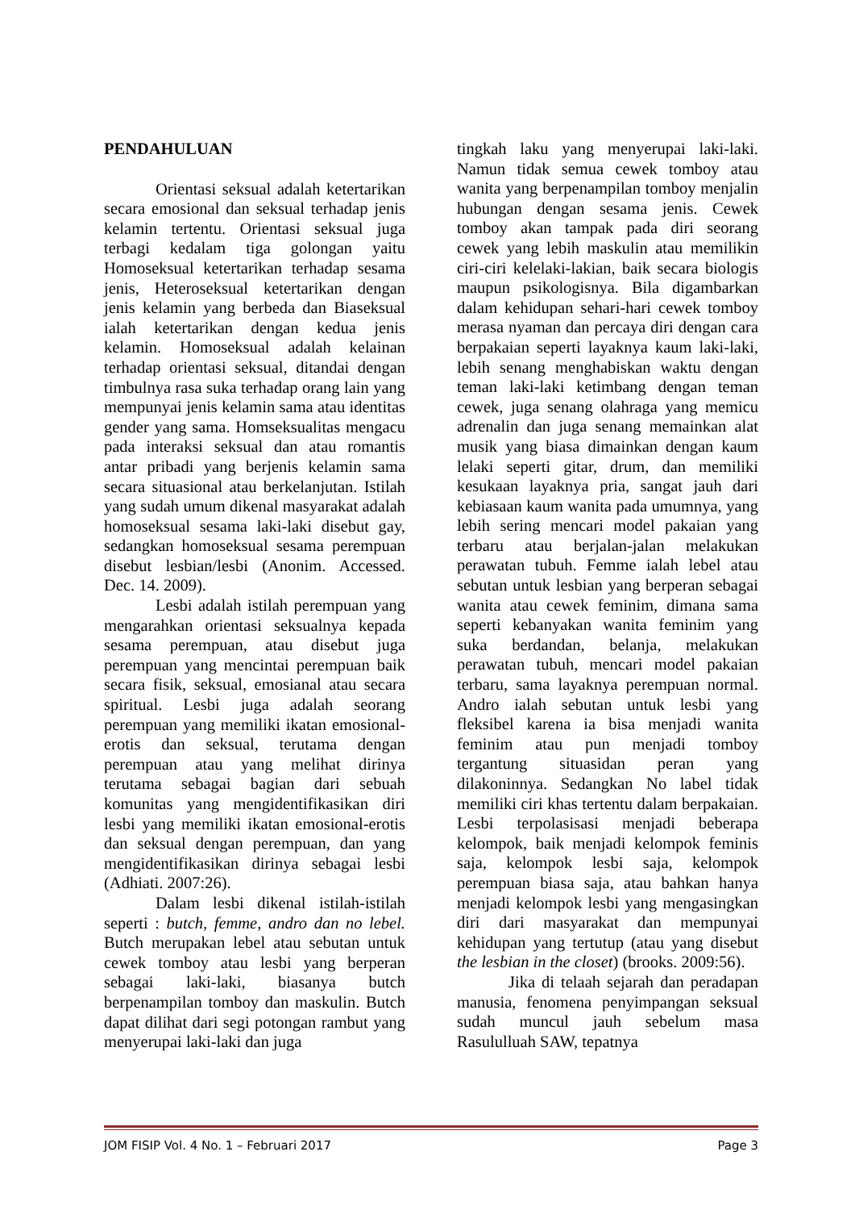PENDAHULUAN
Orientasi seksual adalah ketertarikan secara emosional dan seksual terhadap jenis kelamin tertentu. Orientasi seksual juga terbagi kedalam tiga golongan yaitu Homoseksual ketertarikan terhadap sesama jenis, Heteroseksual ketertarikan dengan jenis kelamin yang berbeda dan Biaseksual ialah ketertarikan dengan kedua jenis kelamin. Homoseksual adalah kelainan terhadap orientasi seksual, ditandai dengan timbulnya rasa suka terhadap orang lain yang mempunyai jenis kelamin sama atau identitas gender yang sama. Homseksualitas mengacu pada interaksi seksual dan atau romantis antar pribadi yang berjenis kelamin sama secara situasional atau berkelanjutan. Istilah yang sudah umum dikenal masyarakat adalah homoseksual sesama laki-laki disebut gay, sedangkan homoseksual sesama perempuan disebut lesbian/lesbi (Anonim. Accessed. Dec. 14. 2009).
Lesbi adalah istilah perempuan yang mengarahkan orientasi seksualnya kepada sesama perempuan, atau disebut juga perempuan yang mencintai perempuan baik secara fisik, seksual, emosianal atau secara spiritual. Lesbi juga adalah seorang perempuan yang memiliki ikatan emosional-erotis dan seksual, terutama dengan perempuan atau yang melihat dirinya terutama sebagai bagian dari sebuah komunitas yang mengidentifikasikan diri lesbi yang memiliki ikatan emosional-erotis dan seksual dengan perempuan, dan yang mengidentifikasikan dirinya sebagai lesbi (Adhiati. 2007:26).
Dalam lesbi dikenal istilah-istilah seperti : butch, femme, andro dan no lebel. Butch merupakan lebel atau sebutan untuk cewek tomboy atau lesbi yang berperan sebagai laki-laki, biasanya butch berpenampilan tomboy dan maskulin. Butch dapat dilihat dari segi potongan rambut yang menyerupai laki-laki dan juga
tingkah laku yang menyerupai laki-laki. Namun tidak semua cewek tomboy atau wanita yang berpenampilan tomboy menjalin hubungan dengan sesama jenis. Cewek tomboy akan tampak pada diri seorang cewek yang lebih maskulin atau memilikin ciri-ciri kelelaki-lakian, baik secara biologis maupun psikologisnya. Bila digambarkan dalam kehidupan sehari-hari cewek tomboy merasa nyaman dan percaya diri dengan cara berpakaian seperti layaknya kaum laki-laki, lebih senang menghabiskan waktu dengan teman laki-laki ketimbang dengan teman cewek, juga senang olahraga yang memicu adrenalin dan juga senang memainkan alat musik yang biasa dimainkan dengan kaum lelaki seperti gitar, drum, dan memiliki kesukaan layaknya pria, sangat jauh dari kebiasaan kaum wanita pada umumnya, yang lebih sering mencari model pakaian yang terbaru atau berjalan-jalan melakukan perawatan tubuh. Femme ialah lebel atau sebutan untuk lesbian yang berperan sebagai wanita atau cewek feminim, dimana sama seperti kebanyakan wanita feminim yang suka berdandan, belanja, melakukan perawatan tubuh, mencari model pakaian terbaru, sama layaknya perempuan normal. Andro ialah sebutan untuk lesbi yang fleksibel karena ia bisa menjadi wanita feminim atau pun menjadi tomboy tergantung situasidan peran yang dilakoninnya. Sedangkan No label tidak memiliki ciri khas tertentu dalam berpakaian. Lesbi terpolasisasi menjadi beberapa kelompok, baik menjadi kelompok feminis saja, kelompok lesbi saja, kelompok perempuan biasa saja, atau bahkan hanya menjadi kelompok lesbi yang mengasingkan diri dari masyarakat dan mempunyai kehidupan yang tertutup (atau yang disebut the lesbian in the closet) (brooks. 2009:56).
Jika di telaah sejarah dan peradapan manusia, fenomena penyimpangan seksual sudah muncul jauh sebelum masa Rasululluah SAW, tepatnya
JOM FISIP Vol. 4 No. 1 – Februari 2017 Page 3